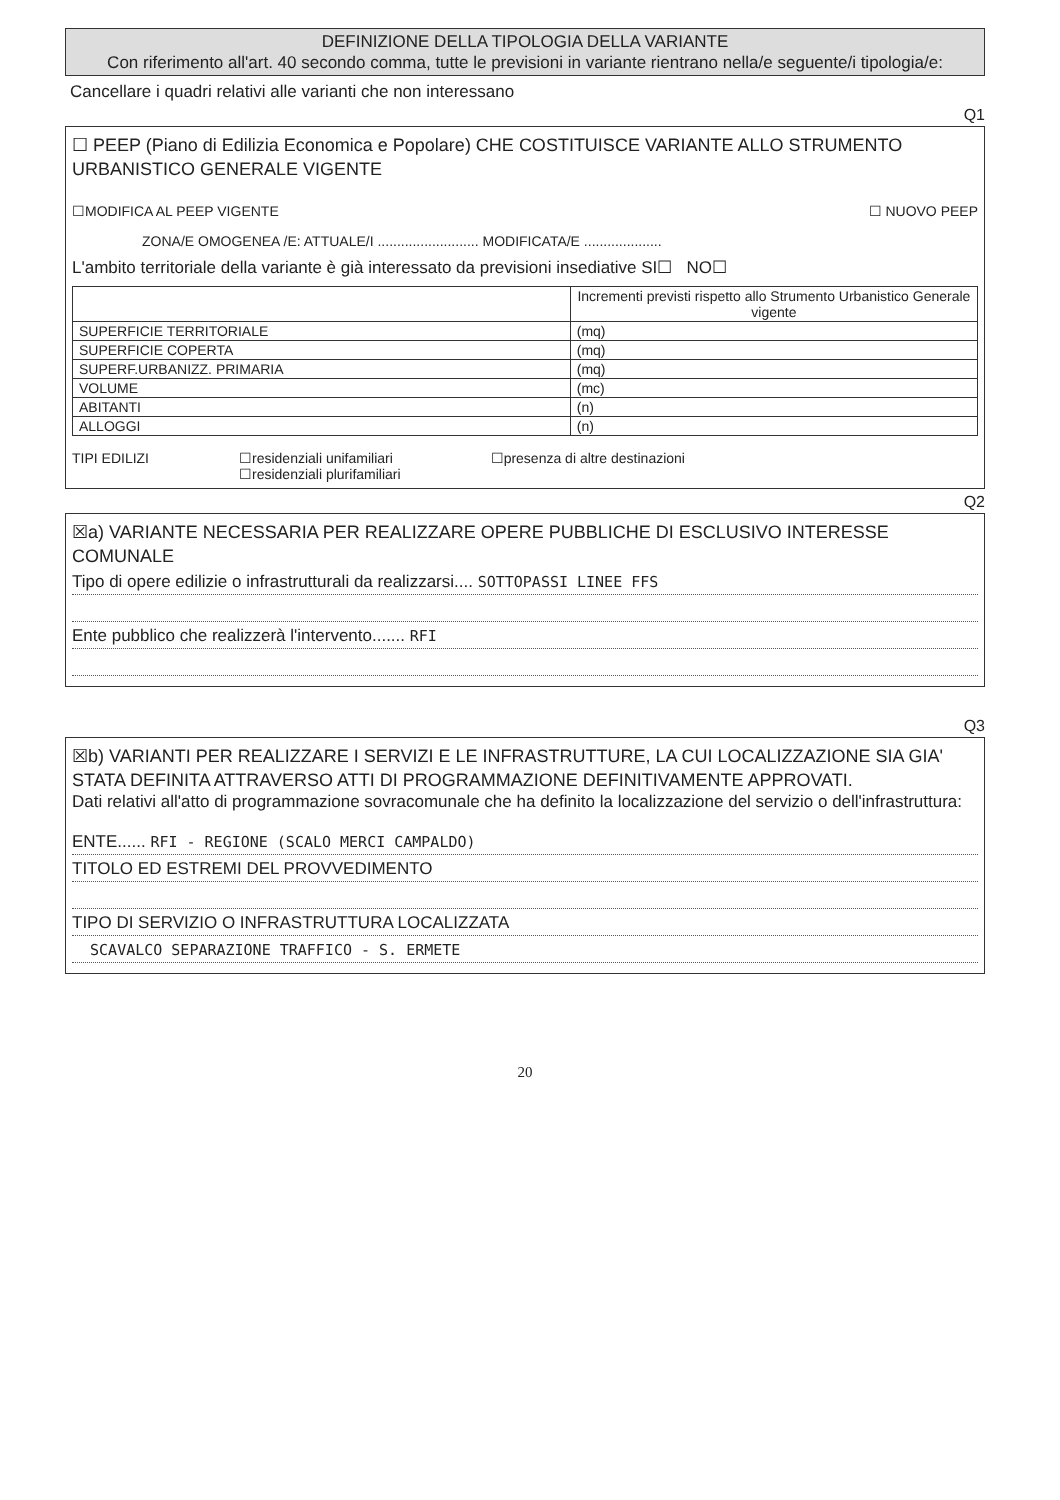DEFINIZIONE DELLA TIPOLOGIA DELLA VARIANTE
Con riferimento all'art. 40 secondo comma, tutte le previsioni in variante rientrano nella/e seguente/i tipologia/e:
Cancellare i quadri relativi alle varianti che non interessano
Q1
☐ PEEP (Piano di Edilizia Economica e Popolare) CHE COSTITUISCE VARIANTE ALLO STRUMENTO URBANISTICO GENERALE VIGENTE
☐MODIFICA AL PEEP VIGENTE ☐ NUOVO PEEP
ZONA/E OMOGENEA /E: ATTUALE/I .......................... MODIFICATA/E ....................
L'ambito territoriale della variante è già interessato da previsioni insediative SI☐ NO☐
| | Incrementi previsti rispetto allo Strumento Urbanistico Generale vigente |
| SUPERFICIE TERRITORIALE | (mq) |
| SUPERFICIE COPERTA | (mq) |
| SUPERF.URBANIZZ. PRIMARIA | (mq) |
| VOLUME | (mc) |
| ABITANTI | (n) |
| ALLOGGI | (n) |
TIPI EDILIZI ☐residenziali unifamiliari
☐residenziali plurifamiliari ☐presenza di altre destinazioni
Q2
☒a) VARIANTE NECESSARIA PER REALIZZARE OPERE PUBBLICHE DI ESCLUSIVO INTERESSE COMUNALE
Tipo di opere edilizie o infrastrutturali da realizzarsi.... SOTTOPASSI LINEE FFS
Ente pubblico che realizzerà l'intervento....... RFI
Q3
☒b) VARIANTI PER REALIZZARE I SERVIZI E LE INFRASTRUTTURE, LA CUI LOCALIZZAZIONE SIA GIA' STATA DEFINITA ATTRAVERSO ATTI DI PROGRAMMAZIONE DEFINITIVAMENTE APPROVATI.
Dati relativi all'atto di programmazione sovracomunale che ha definito la localizzazione del servizio o dell'infrastruttura:
ENTE...... RFI - REGIONE (SCALO MERCI CAMPALDO)
TITOLO ED ESTREMI DEL PROVVEDIMENTO
TIPO DI SERVIZIO O INFRASTRUTTURA LOCALIZZATA
SCAVALCO SEPARAZIONE TRAFFICO - S. ERMETE
20